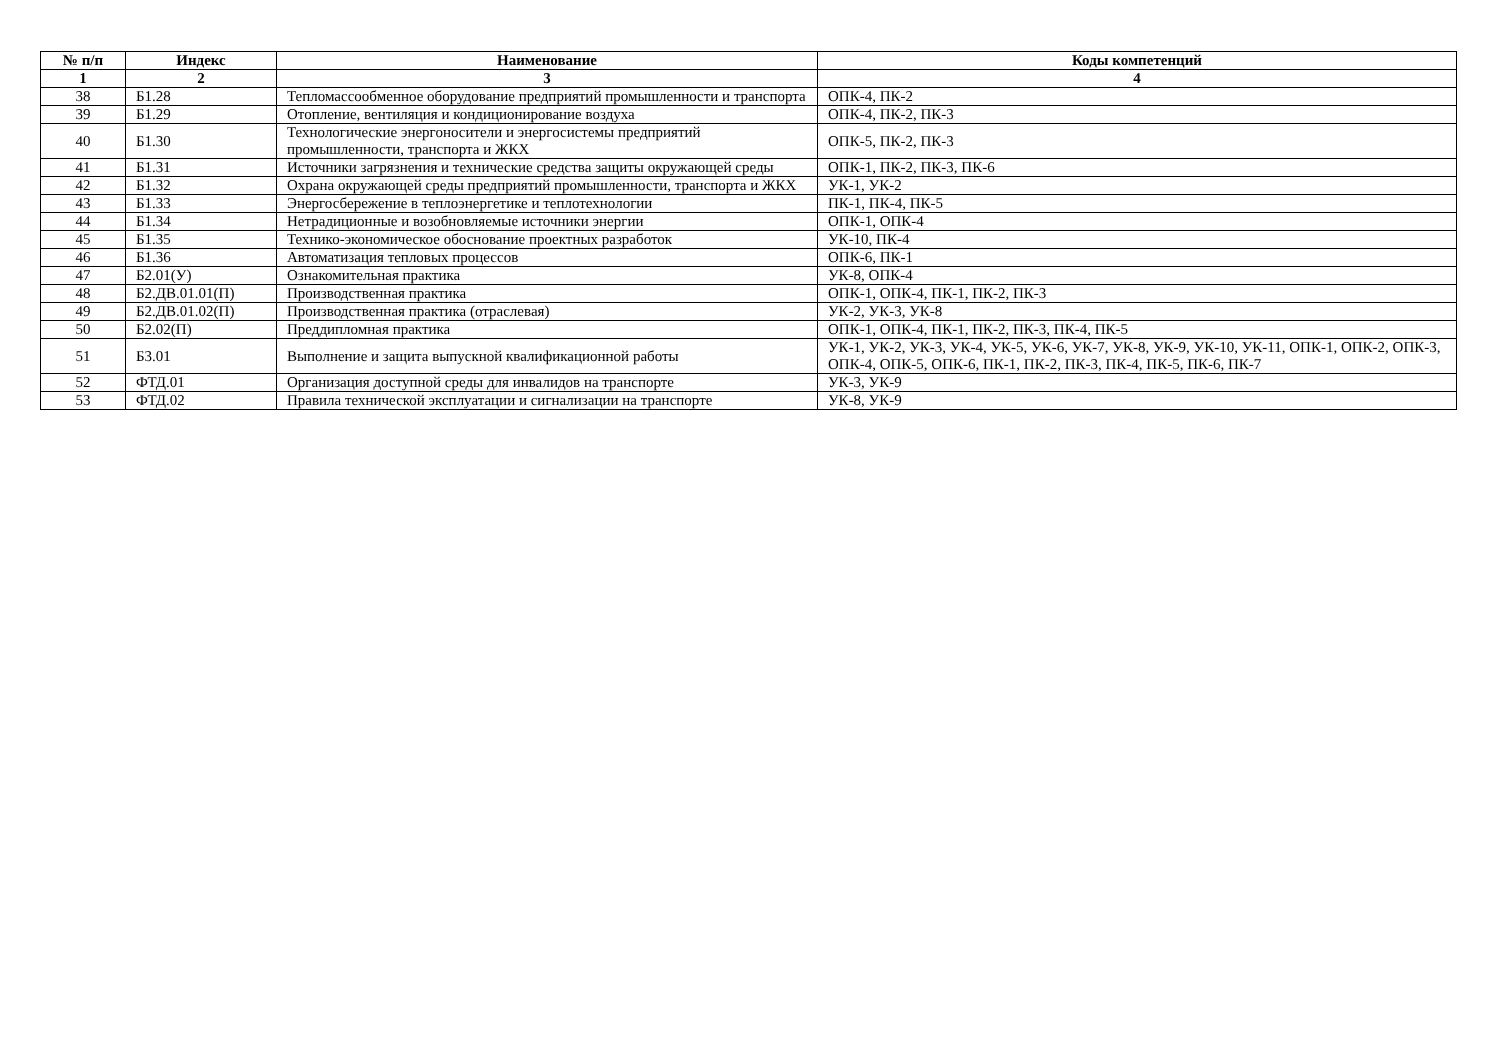| № п/п | Индекс | Наименование | Коды компетенций |
| --- | --- | --- | --- |
| 1 | 2 | 3 | 4 |
| 38 | Б1.28 | Тепломассообменное оборудование предприятий промышленности и транспорта | ОПК-4, ПК-2 |
| 39 | Б1.29 | Отопление, вентиляция и кондиционирование воздуха | ОПК-4, ПК-2, ПК-3 |
| 40 | Б1.30 | Технологические энергоносители и энергосистемы предприятий промышленности, транспорта и ЖКХ | ОПК-5, ПК-2, ПК-3 |
| 41 | Б1.31 | Источники загрязнения и технические средства защиты окружающей среды | ОПК-1, ПК-2, ПК-3, ПК-6 |
| 42 | Б1.32 | Охрана окружающей среды предприятий промышленности, транспорта и ЖКХ | УК-1, УК-2 |
| 43 | Б1.33 | Энергосбережение в теплоэнергетике и теплотехнологии | ПК-1, ПК-4, ПК-5 |
| 44 | Б1.34 | Нетрадиционные и возобновляемые источники энергии | ОПК-1, ОПК-4 |
| 45 | Б1.35 | Технико-экономическое обоснование проектных разработок | УК-10, ПК-4 |
| 46 | Б1.36 | Автоматизация тепловых процессов | ОПК-6, ПК-1 |
| 47 | Б2.01(У) | Ознакомительная практика | УК-8, ОПК-4 |
| 48 | Б2.ДВ.01.01(П) | Производственная практика | ОПК-1, ОПК-4, ПК-1, ПК-2, ПК-3 |
| 49 | Б2.ДВ.01.02(П) | Производственная практика (отраслевая) | УК-2, УК-3, УК-8 |
| 50 | Б2.02(П) | Преддипломная практика | ОПК-1, ОПК-4, ПК-1, ПК-2, ПК-3, ПК-4, ПК-5 |
| 51 | Б3.01 | Выполнение и защита выпускной квалификационной работы | УК-1, УК-2, УК-3, УК-4, УК-5, УК-6, УК-7, УК-8, УК-9, УК-10, УК-11, ОПК-1, ОПК-2, ОПК-3, ОПК-4, ОПК-5, ОПК-6, ПК-1, ПК-2, ПК-3, ПК-4, ПК-5, ПК-6, ПК-7 |
| 52 | ФТД.01 | Организация доступной среды для инвалидов на транспорте | УК-3, УК-9 |
| 53 | ФТД.02 | Правила технической эксплуатации и сигнализации на транспорте | УК-8, УК-9 |